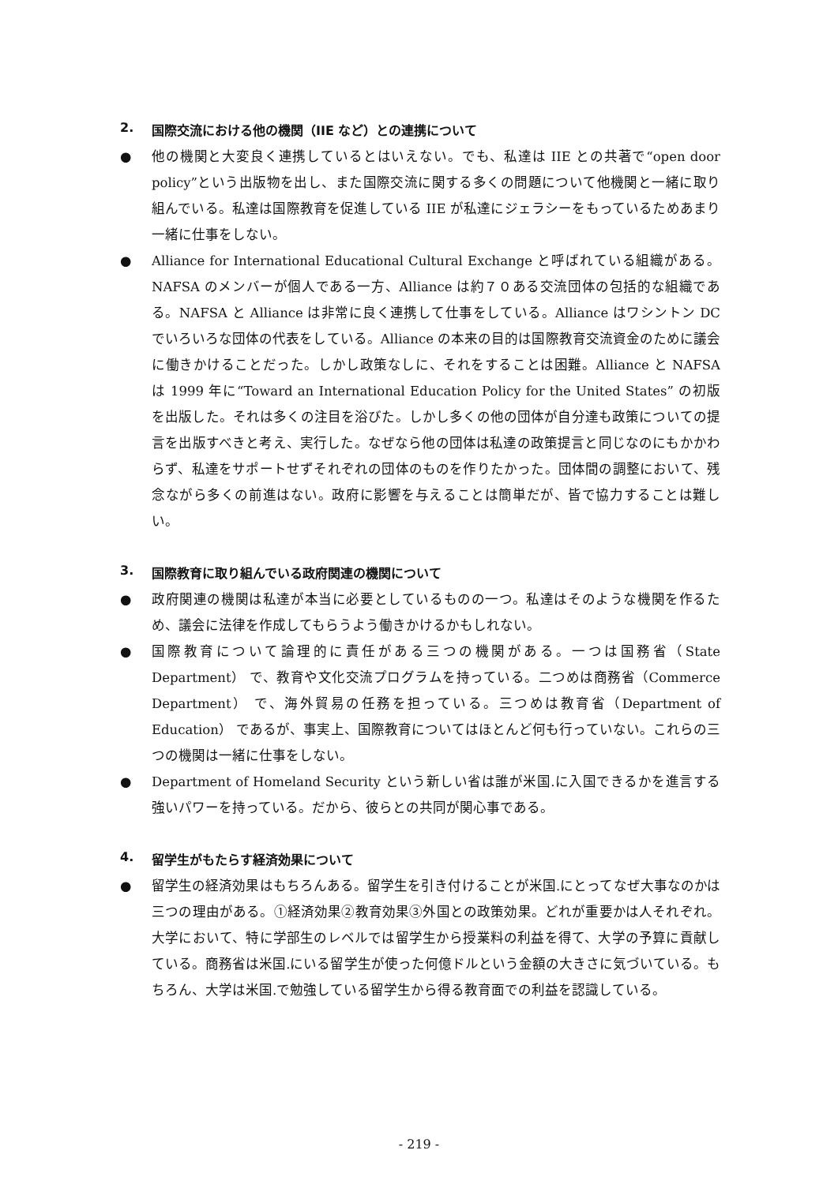2. 国際交流における他の機関（IIE など）との連携について
● 他の機関と大変良く連携しているとはいえない。でも、私達は IIE との共著で“open door policy”という出版物を出し、また国際交流に関する多くの問題について他機関と一緒に取り組んでいる。私達は国際教育を促進している IIE が私達にジェラシーをもっているためあまり一緒に仕事をしない。
● Alliance for International Educational Cultural Exchange と呼ばれている組織がある。NAFSA のメンバーが個人である一方、Alliance は約７０ある交流団体の包括的な組織である。NAFSA と Alliance は非常に良く連携して仕事をしている。Alliance はワシントン DC でいろいろな団体の代表をしている。Alliance の本来の目的は国際教育交流資金のために議会に働きかけることだった。しかし政策なしに、それをすることは困難。Alliance と NAFSA は 1999 年に“Toward an International Education Policy for the United States” の初版を出版した。それは多くの注目を浴びた。しかし多くの他の団体が自分達も政策についての提言を出版すべきと考え、実行した。なぜなら他の団体は私達の政策提言と同じなのにもかかわらず、私達をサポートせずそれぞれの団体のものを作りたかった。団体間の調整において、残念ながら多くの前進はない。政府に影響を与えることは簡単だが、皆で協力することは難しい。
3. 国際教育に取り組んでいる政府関連の機関について
● 政府関連の機関は私達が本当に必要としているものの一つ。私達はそのような機関を作るため、議会に法律を作成してもらうよう働きかけるかもしれない。
● 国際教育について論理的に責任がある三つの機関がある。一つは国務省（State Department） で、教育や文化交流プログラムを持っている。二つめは商務省（Commerce Department） で、海外貿易の任務を担っている。三つめは教育省（Department of Education） であるが、事実上、国際教育についてはほとんど何も行っていない。これらの三つの機関は一緒に仕事をしない。
● Department of Homeland Security という新しい省は誰が米国.に入国できるかを進言する強いパワーを持っている。だから、彼らとの共同が関心事である。
4. 留学生がもたらす経済効果について
● 留学生の経済効果はもちろんある。留学生を引き付けることが米国.にとってなぜ大事なのかは三つの理由がある。①経済効果②教育効果③外国との政策効果。どれが重要かは人それぞれ。大学において、特に学部生のレベルでは留学生から授業料の利益を得て、大学の予算に貢献している。商務省は米国.にいる留学生が使った何億ドルという金額の大きさに気づいている。もちろん、大学は米国.で勉強している留学生から得る教育面での利益を認識している。
- 219 -